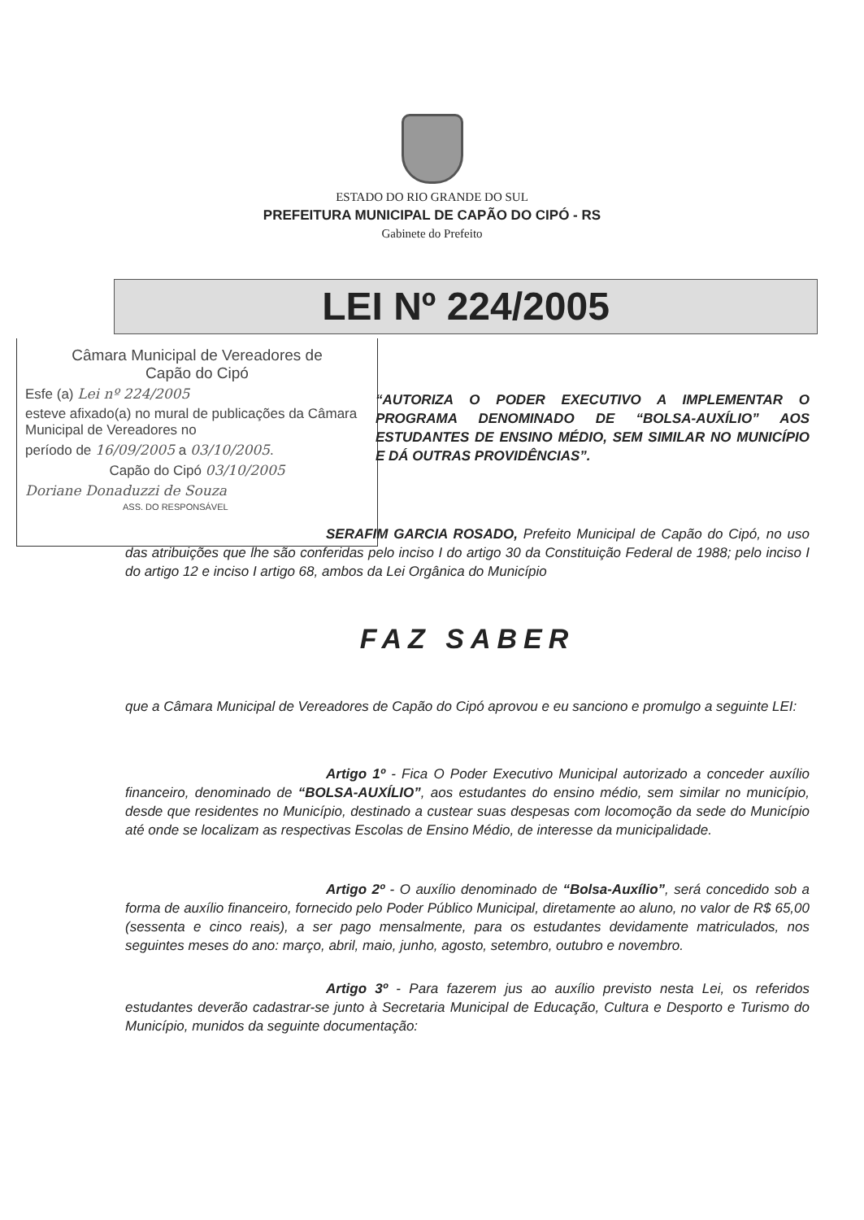ESTADO DO RIO GRANDE DO SUL
PREFEITURA MUNICIPAL DE CAPÃO DO CIPÓ - RS
Gabinete do Prefeito
LEI Nº 224/2005
Câmara Municipal de Vereadores de
Capão do Cipó
Esfe (a) Lei nº 224/2005
esteve afixado(a) no mural de publicações da Câmara Municipal de Vereadores no
período de 16/09/2005 a 03/10/2005.
Capão do Cipó 03/10/2005
Doriane Donaduzzi de Souza
ASS. DO RESPONSÁVEL
“AUTORIZA O PODER EXECUTIVO A IMPLEMENTAR O PROGRAMA DENOMINADO DE “BOLSA-AUXÍLIO” AOS ESTUDANTES DE ENSINO MÉDIO, SEM SIMILAR NO MUNICÍPIO E DÁ OUTRAS PROVIDÊNCIAS”.
SERAFIM GARCIA ROSADO, Prefeito Municipal de Capão do Cipó, no uso das atribuições que lhe são conferidas pelo inciso I do artigo 30 da Constituição Federal de 1988; pelo inciso I do artigo 12 e inciso I artigo 68, ambos da Lei Orgânica do Município
FAZ SABER
que a Câmara Municipal de Vereadores de Capão do Cipó aprovou e eu sanciono e promulgo a seguinte LEI:
Artigo 1º - Fica O Poder Executivo Municipal autorizado a conceder auxílio financeiro, denominado de “BOLSA-AUXÍLIO”, aos estudantes do ensino médio, sem similar no município, desde que residentes no Município, destinado a custear suas despesas com locomoção da sede do Município até onde se localizam as respectivas Escolas de Ensino Médio, de interesse da municipalidade.
Artigo 2º - O auxílio denominado de “Bolsa-Auxílio”, será concedido sob a forma de auxílio financeiro, fornecido pelo Poder Público Municipal, diretamente ao aluno, no valor de R$ 65,00 (sessenta e cinco reais), a ser pago mensalmente, para os estudantes devidamente matriculados, nos seguintes meses do ano: março, abril, maio, junho, agosto, setembro, outubro e novembro.
Artigo 3º - Para fazerem jus ao auxílio previsto nesta Lei, os referidos estudantes deverão cadastrar-se junto à Secretaria Municipal de Educação, Cultura e Desporto e Turismo do Município, munidos da seguinte documentação: